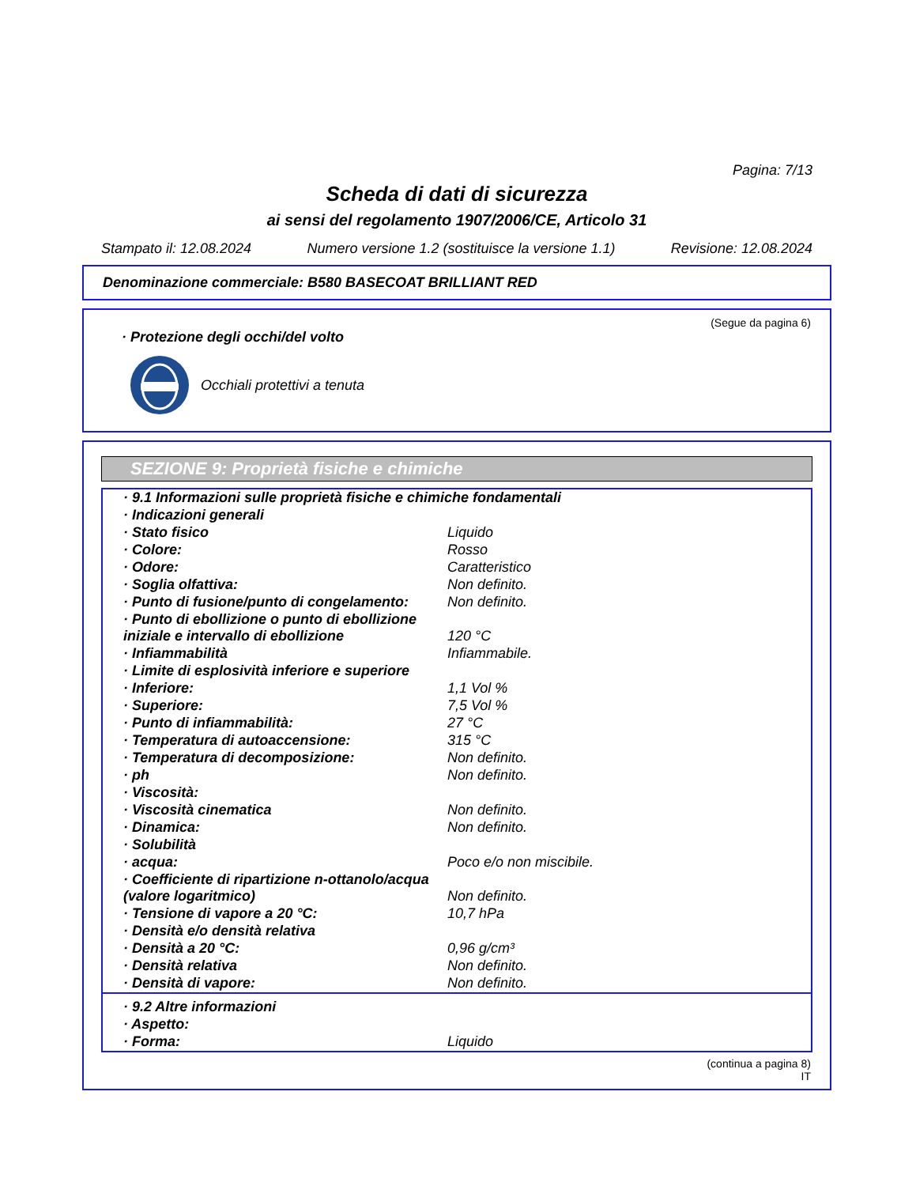Pagina: 7/13
Scheda di dati di sicurezza
ai sensi del regolamento 1907/2006/CE, Articolo 31
Stampato il: 12.08.2024 Numero versione 1.2 (sostituisce la versione 1.1) Revisione: 12.08.2024
Denominazione commerciale: B580 BASECOAT BRILLIANT RED
(Segue da pagina 6)
· Protezione degli occhi/del volto
Occhiali protettivi a tenuta
SEZIONE 9: Proprietà fisiche e chimiche
| · 9.1 Informazioni sulle proprietà fisiche e chimiche fondamentali | |
| · Indicazioni generali | |
| · Stato fisico | Liquido |
| · Colore: | Rosso |
| · Odore: | Caratteristico |
| · Soglia olfattiva: | Non definito. |
| · Punto di fusione/punto di congelamento: | Non definito. |
| · Punto di ebollizione o punto di ebollizione iniziale e intervallo di ebollizione | 120 °C |
| · Infiammabilità | Infiammabile. |
| · Limite di esplosività inferiore e superiore | |
| · Inferiore: | 1,1 Vol % |
| · Superiore: | 7,5 Vol % |
| · Punto di infiammabilità: | 27 °C |
| · Temperatura di autoaccensione: | 315 °C |
| · Temperatura di decomposizione: | Non definito. |
| · ph | Non definito. |
| · Viscosità: | |
| · Viscosità cinematica | Non definito. |
| · Dinamica: | Non definito. |
| · Solubilità | |
| · acqua: | Poco e/o non miscibile. |
| · Coefficiente di ripartizione n-ottanolo/acqua (valore logaritmico) | Non definito. |
| · Tensione di vapore a 20 °C: | 10,7 hPa |
| · Densità e/o densità relativa | |
| · Densità a 20 °C: | 0,96 g/cm³ |
| · Densità relativa | Non definito. |
| · Densità di vapore: | Non definito. |
| · 9.2 Altre informazioni | |
| · Aspetto: | |
| · Forma: | Liquido |
(continua a pagina 8)
IT